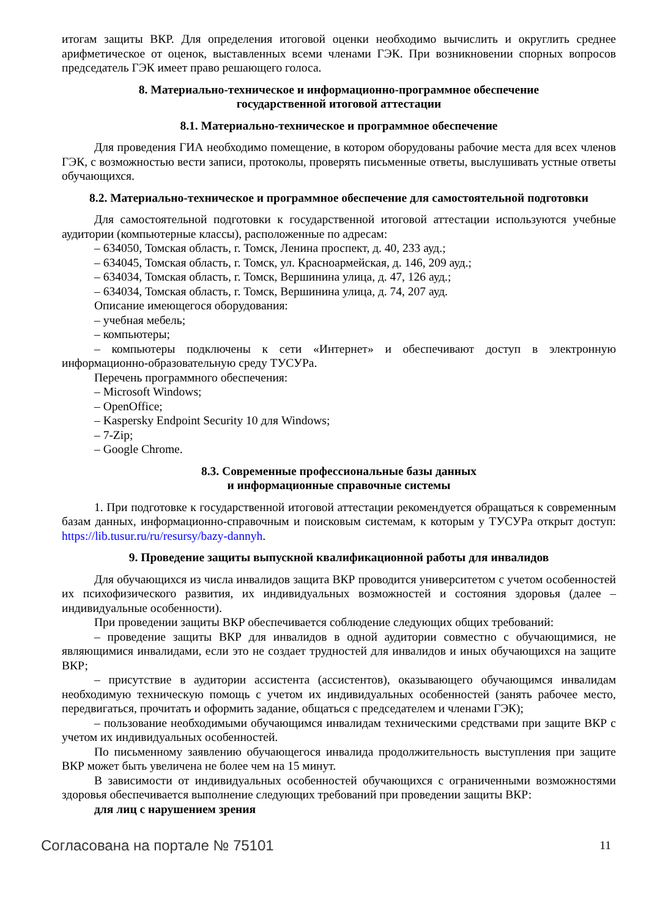итогам защиты ВКР. Для определения итоговой оценки необходимо вычислить и округлить среднее арифметическое от оценок, выставленных всеми членами ГЭК. При возникновении спорных вопросов председатель ГЭК имеет право решающего голоса.
8. Материально-техническое и информационно-программное обеспечение
государственной итоговой аттестации
8.1. Материально-техническое и программное обеспечение
Для проведения ГИА необходимо помещение, в котором оборудованы рабочие места для всех членов ГЭК, с возможностью вести записи, протоколы, проверять письменные ответы, выслушивать устные ответы обучающихся.
8.2. Материально-техническое и программное обеспечение для самостоятельной подготовки
Для самостоятельной подготовки к государственной итоговой аттестации используются учебные аудитории (компьютерные классы), расположенные по адресам:
– 634050, Томская область, г. Томск, Ленина проспект, д. 40, 233 ауд.;
– 634045, Томская область, г. Томск, ул. Красноармейская, д. 146, 209 ауд.;
– 634034, Томская область, г. Томск, Вершинина улица, д. 47, 126 ауд.;
– 634034, Томская область, г. Томск, Вершинина улица, д. 74, 207 ауд.
Описание имеющегося оборудования:
– учебная мебель;
– компьютеры;
– компьютеры подключены к сети «Интернет» и обеспечивают доступ в электронную информационно-образовательную среду ТУСУРа.
Перечень программного обеспечения:
– Microsoft Windows;
– OpenOffice;
– Kaspersky Endpoint Security 10 для Windows;
– 7-Zip;
– Google Chrome.
8.3. Современные профессиональные базы данных
и информационные справочные системы
1. При подготовке к государственной итоговой аттестации рекомендуется обращаться к современным базам данных, информационно-справочным и поисковым системам, к которым у ТУСУРа открыт доступ: https://lib.tusur.ru/ru/resursy/bazy-dannyh.
9. Проведение защиты выпускной квалификационной работы для инвалидов
Для обучающихся из числа инвалидов защита ВКР проводится университетом с учетом особенностей их психофизического развития, их индивидуальных возможностей и состояния здоровья (далее – индивидуальные особенности).
При проведении защиты ВКР обеспечивается соблюдение следующих общих требований:
– проведение защиты ВКР для инвалидов в одной аудитории совместно с обучающимися, не являющимися инвалидами, если это не создает трудностей для инвалидов и иных обучающихся на защите ВКР;
– присутствие в аудитории ассистента (ассистентов), оказывающего обучающимся инвалидам необходимую техническую помощь с учетом их индивидуальных особенностей (занять рабочее место, передвигаться, прочитать и оформить задание, общаться с председателем и членами ГЭК);
– пользование необходимыми обучающимся инвалидам техническими средствами при защите ВКР с учетом их индивидуальных особенностей.
По письменному заявлению обучающегося инвалида продолжительность выступления при защите ВКР может быть увеличена не более чем на 15 минут.
В зависимости от индивидуальных особенностей обучающихся с ограниченными возможностями здоровья обеспечивается выполнение следующих требований при проведении защиты ВКР:
для лиц с нарушением зрения
Согласована на портале № 75101 11